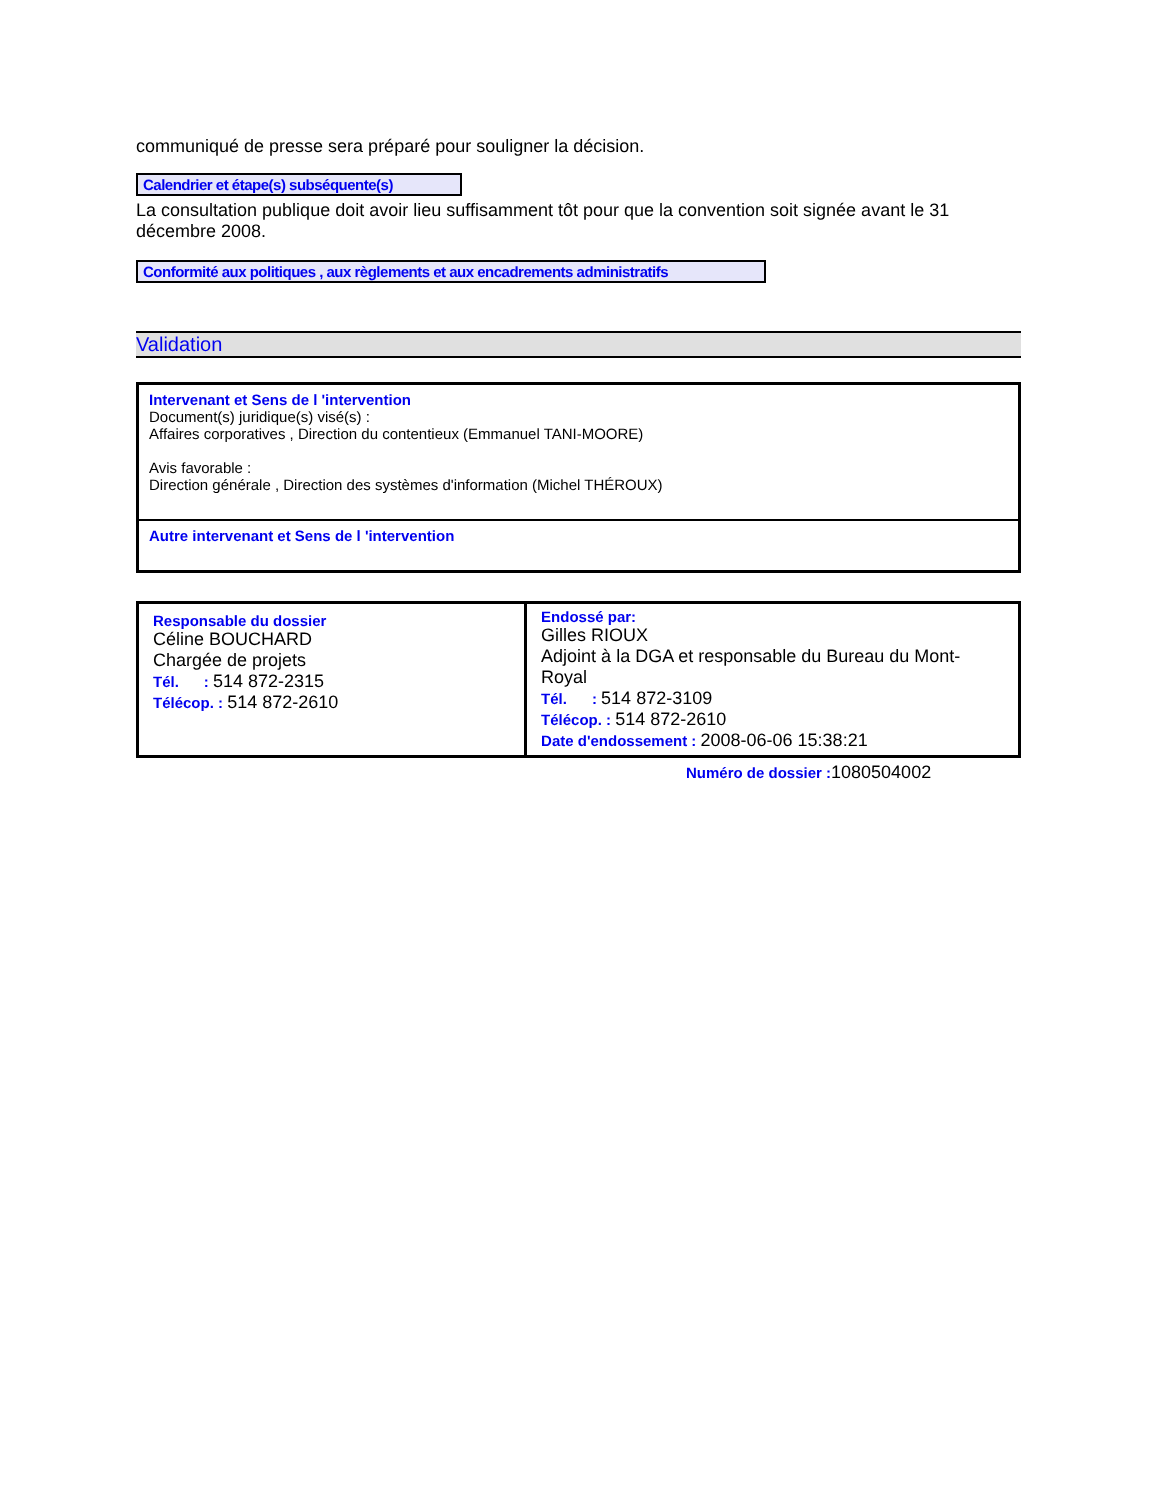communiqué de presse sera préparé pour souligner la décision.
Calendrier et étape(s) subséquente(s)
La consultation publique doit avoir lieu suffisamment tôt pour que la convention soit signée avant le 31 décembre 2008.
Conformité aux politiques , aux règlements et aux encadrements administratifs
Validation
Intervenant et Sens de l 'intervention
Document(s) juridique(s) visé(s) :
Affaires corporatives , Direction du contentieux (Emmanuel TANI-MOORE)
Avis favorable :
Direction générale , Direction des systèmes d'information (Michel THÉROUX)
Autre intervenant et Sens de l 'intervention
| Responsable du dossier Céline BOUCHARD Chargée de projets Tél. : 514 872-2315 Télécop. : 514 872-2610 | Endossé par: Gilles RIOUX Adjoint à la DGA et responsable du Bureau du Mont-Royal Tél. : 514 872-3109 Télécop. : 514 872-2610 Date d'endossement : 2008-06-06 15:38:21 |
Numéro de dossier : 1080504002